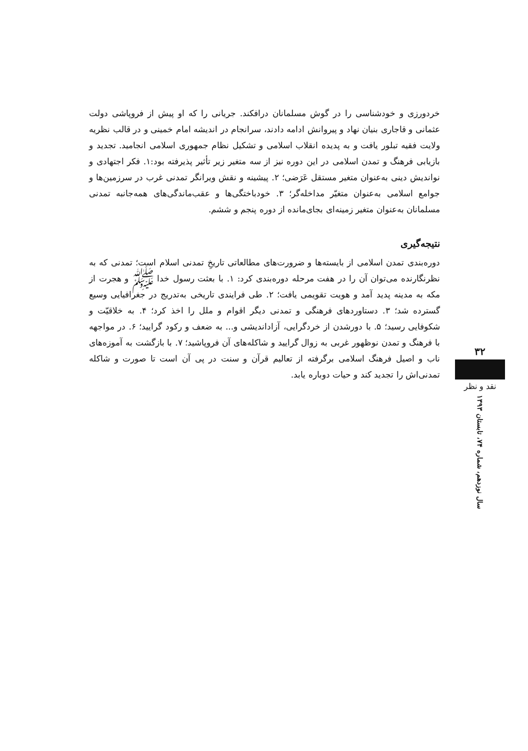خردورزی و خودشناسی را در گوش مسلمانان درافکند. جریانی را که او پیش از فروپاشی دولت عثمانی و قاجاری بنیان نهاد و پیروانش ادامه دادند، سرانجام در اندیشه امام خمینی و در قالب نظریه ولایت فقیه تبلور یافت و به پدیده انقلاب اسلامی و تشکیل نظام جمهوری اسلامی انجامید. تجدید و بازیابی فرهنگ و تمدن اسلامی در این دوره نیز از سه متغیر زیر تأثیر پذیرفته بود:۱. فکر اجتهادی و نواندیش دینی به‌عنوان متغیر مستقل عَرَضی؛ ۲. پیشینه و نقش ویرانگر تمدنی غرب در سرزمین‌ها و جوامع اسلامی به‌عنوان متغیّر مداخله‌گر؛ ۳. خودباختگی‌ها و عقب‌ماندگی‌های همه‌جانبه تمدنی مسلمانان به‌عنوان متغیر زمینه‌ای بجای‌مانده از دوره پنجم و ششم.
نتیجه‌گیری
دوره‌بندی تمدن اسلامی از بایسته‌ها و ضرورت‌های مطالعاتی تاریخِ تمدنی اسلام است؛ تمدنی که به نظرنگارنده می‌توان آن را در هفت مرحله دوره‌بندی کرد: ۱. با بعثت رسول خدا ﷺ و هجرت از مکه به مدینه پدید آمد و هویت تقویمی یافت؛ ۲. طی فرایندی تاریخی به‌تدریج در جغرافیایی وسیع گسترده شد؛ ۳. دستاوردهای فرهنگی و تمدنی دیگر اقوام و ملل را اخذ کرد؛ ۴. به خلاقیّت و شکوفایی رسید؛ ۵. با دورشدن از خردگرایی، آزاداندیشی و... به ضعف و رکود گرایید؛ ۶. در مواجهه با فرهنگ و تمدن نوظهور غربی به زوال گرایید و شاکله‌های آن فروپاشید؛ ۷. با بازگشت به آموزه‌های ناب و اصیل فرهنگ اسلامی برگرفته از تعالیم قرآن و سنت در پی آن است تا صورت و شاکله تمدنی‌اش را تجدید کند و حیات دوباره یابد.
۳۲
نقد و نظر
سال نوزدهم، شماره ۷۴، تابستان ۱۳۹۳